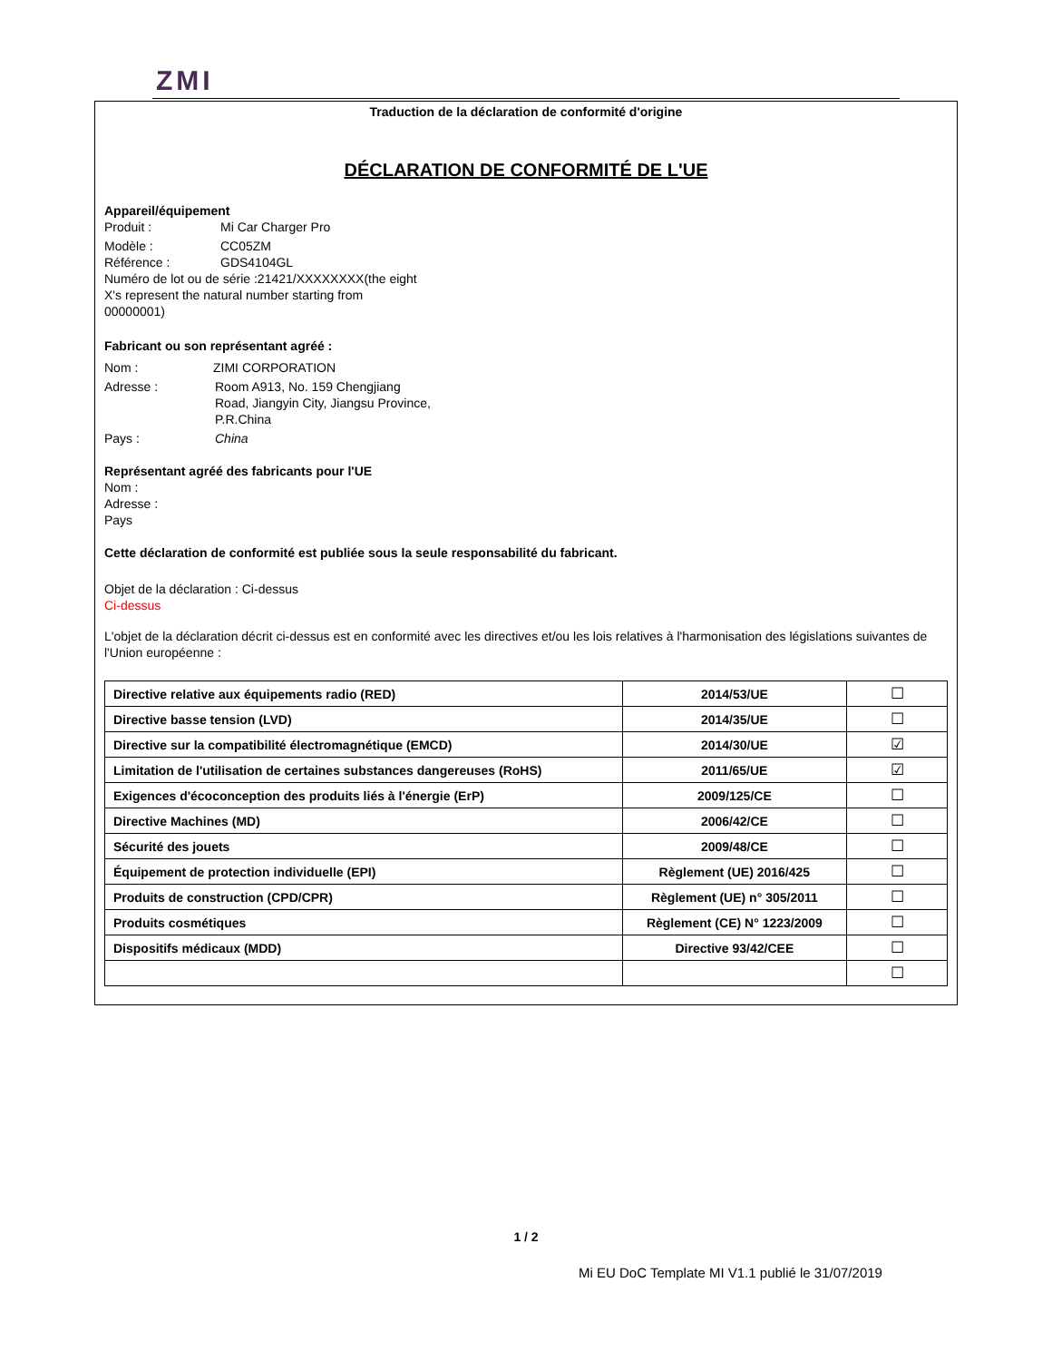ZMI
Traduction de la déclaration de conformité d'origine
DÉCLARATION DE CONFORMITÉ DE L'UE
Appareil/équipement
Produit : Mi Car Charger Pro
Modèle : CC05ZM
Référence : GDS4104GL
Numéro de lot ou de série :21421/XXXXXXXX(the eight X's represent the natural number starting from 00000001)
Fabricant ou son représentant agréé :
Nom : ZIMI CORPORATION
Adresse : Room A913, No. 159 Chengjiang Road, Jiangyin City, Jiangsu Province, P.R.China
Pays : China
Représentant agréé des fabricants pour l'UE
Nom :
Adresse :
Pays
Cette déclaration de conformité est publiée sous la seule responsabilité du fabricant.
Objet de la déclaration : Ci-dessus
Ci-dessus
L'objet de la déclaration décrit ci-dessus est en conformité avec les directives et/ou les lois relatives à l'harmonisation des législations suivantes de l'Union européenne :
| Directive relative aux équipements radio (RED) | 2014/53/UE | ☐ |
| Directive basse tension (LVD) | 2014/35/UE | ☐ |
| Directive sur la compatibilité électromagnétique (EMCD) | 2014/30/UE | ☑ |
| Limitation de l'utilisation de certaines substances dangereuses (RoHS) | 2011/65/UE | ☑ |
| Exigences d'écoconception des produits liés à l'énergie (ErP) | 2009/125/CE | ☐ |
| Directive Machines (MD) | 2006/42/CE | ☐ |
| Sécurité des jouets | 2009/48/CE | ☐ |
| Équipement de protection individuelle (EPI) | Règlement (UE) 2016/425 | ☐ |
| Produits de construction (CPD/CPR) | Règlement (UE) n° 305/2011 | ☐ |
| Produits cosmétiques | Règlement (CE) N° 1223/2009 | ☐ |
| Dispositifs médicaux (MDD) | Directive 93/42/CEE | ☐ |
| | | ☐ |
1 / 2
Mi EU DoC Template MI V1.1 publié le 31/07/2019